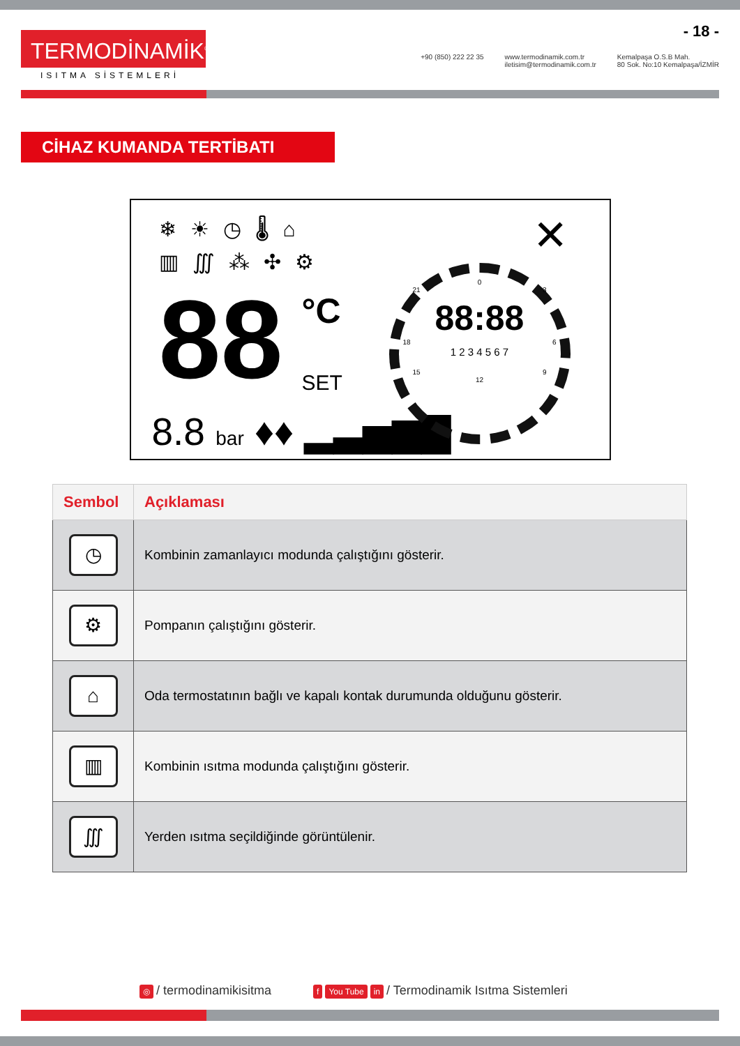TERMODİNAMİK<sup>®</sup>
ISITMA SİSTEMLERİ
- 18 -
+90 (850) 222 22 35 www.termodinamik.com.tr
iletisim@termodinamik.com.tr
Kemalpaşa O.S.B Mah.
80 Sok. No:10 Kemalpaşa/İZMİR
CİHAZ KUMANDA TERTİBATI
❄☀◷🌡⌂
▥∭⁂✣⚙
88 °C
SET
8.8 bar ♦♦ ▂▃▅▆▇
0
21 3
88:88
18 6
1 2 3 4 5 6 7
15 9
12
✕
| Sembol | Açıklaması |
| --- | --- |
| ◷ | Kombinin zamanlayıcı modunda çalıştığını gösterir. |
| ⚙ | Pompanın çalıştığını gösterir. |
| ⌂ | Oda termostatının bağlı ve kapalı kontak durumunda olduğunu gösterir. |
| ▥ | Kombinin ısıtma modunda çalıştığını gösterir. |
| ∭ | Yerden ısıtma seçildiğinde görüntülenir. |
◎ / termodinamikisitma
f You Tube in / Termodinamik Isıtma Sistemleri